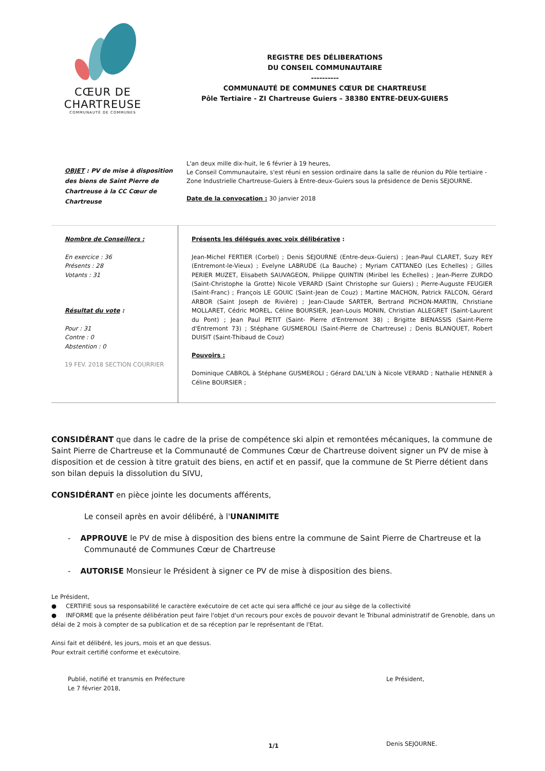CŒUR DE CHARTREUSE
COMMUNAUTÉ DE COMMUNES
REGISTRE DES DÉLIBERATIONS
DU CONSEIL COMMUNAUTAIRE
----------
COMMUNAUTÉ DE COMMUNES CŒUR DE CHARTREUSE
Pôle Tertiaire - ZI Chartreuse Guiers – 38380 ENTRE-DEUX-GUIERS
OBJET : PV de mise à disposition des biens de Saint Pierre de Chartreuse à la CC Cœur de Chartreuse
L'an deux mille dix-huit, le 6 février à 19 heures,
Le Conseil Communautaire, s'est réuni en session ordinaire dans la salle de réunion du Pôle tertiaire - Zone Industrielle Chartreuse-Guiers à Entre-deux-Guiers sous la présidence de Denis SEJOURNE.
Date de la convocation : 30 janvier 2018
| Nombre de Conseillers : En exercice : 36 Présents : 28 Votants : 31 Résultat du vote : Pour : 31 Contre : 0 Abstention : 0 19 FEV. 2018 SECTION COURRIER | Présents les délégués avec voix délibérative : Jean-Michel FERTIER (Corbel) ; Denis SEJOURNE (Entre-deux-Guiers) ; Jean-Paul CLARET, Suzy REY (Entremont-le-Vieux) ; Evelyne LABRUDE (La Bauche) ; Myriam CATTANEO (Les Echelles) ; Gilles PERIER MUZET, Elisabeth SAUVAGEON, Philippe QUINTIN (Miribel les Echelles) ; Jean-Pierre ZURDO (Saint-Christophe la Grotte) Nicole VERARD (Saint Christophe sur Guiers) ; Pierre-Auguste FEUGIER (Saint-Franc) ; François LE GOUIC (Saint-Jean de Couz) ; Martine MACHON, Patrick FALCON, Gérard ARBOR (Saint Joseph de Rivière) ; Jean-Claude SARTER, Bertrand PICHON-MARTIN, Christiane MOLLARET, Cédric MOREL, Céline BOURSIER, Jean-Louis MONIN, Christian ALLEGRET (Saint-Laurent du Pont) ; Jean Paul PETIT (Saint- Pierre d'Entremont 38) ; Brigitte BIENASSIS (Saint-Pierre d'Entremont 73) ; Stéphane GUSMEROLI (Saint-Pierre de Chartreuse) ; Denis BLANQUET, Robert DUISIT (Saint-Thibaud de Couz) Pouvoirs : Dominique CABROL à Stéphane GUSMEROLI ; Gérard DAL'LIN à Nicole VERARD ; Nathalie HENNER à Céline BOURSIER ; |
CONSIDÉRANT que dans le cadre de la prise de compétence ski alpin et remontées mécaniques, la commune de Saint Pierre de Chartreuse et la Communauté de Communes Cœur de Chartreuse doivent signer un PV de mise à disposition et de cession à titre gratuit des biens, en actif et en passif, que la commune de St Pierre détient dans son bilan depuis la dissolution du SIVU,
CONSIDÉRANT en pièce jointe les documents afférents,
Le conseil après en avoir délibéré, à l'UNANIMITE
- APPROUVE le PV de mise à disposition des biens entre la commune de Saint Pierre de Chartreuse et la Communauté de Communes Cœur de Chartreuse
- AUTORISE Monsieur le Président à signer ce PV de mise à disposition des biens.
Le Président,
● CERTIFIE sous sa responsabilité le caractère exécutoire de cet acte qui sera affiché ce jour au siège de la collectivité
● INFORME que la présente délibération peut faire l'objet d'un recours pour excès de pouvoir devant le Tribunal administratif de Grenoble, dans un délai de 2 mois à compter de sa publication et de sa réception par le représentant de l'Etat.
Ainsi fait et délibéré, les jours, mois et an que dessus.
Pour extrait certifié conforme et exécutoire.
Publié, notifié et transmis en Préfecture
Le 7 février 2018,
Le Président,
Denis SEJOURNE.
1/1